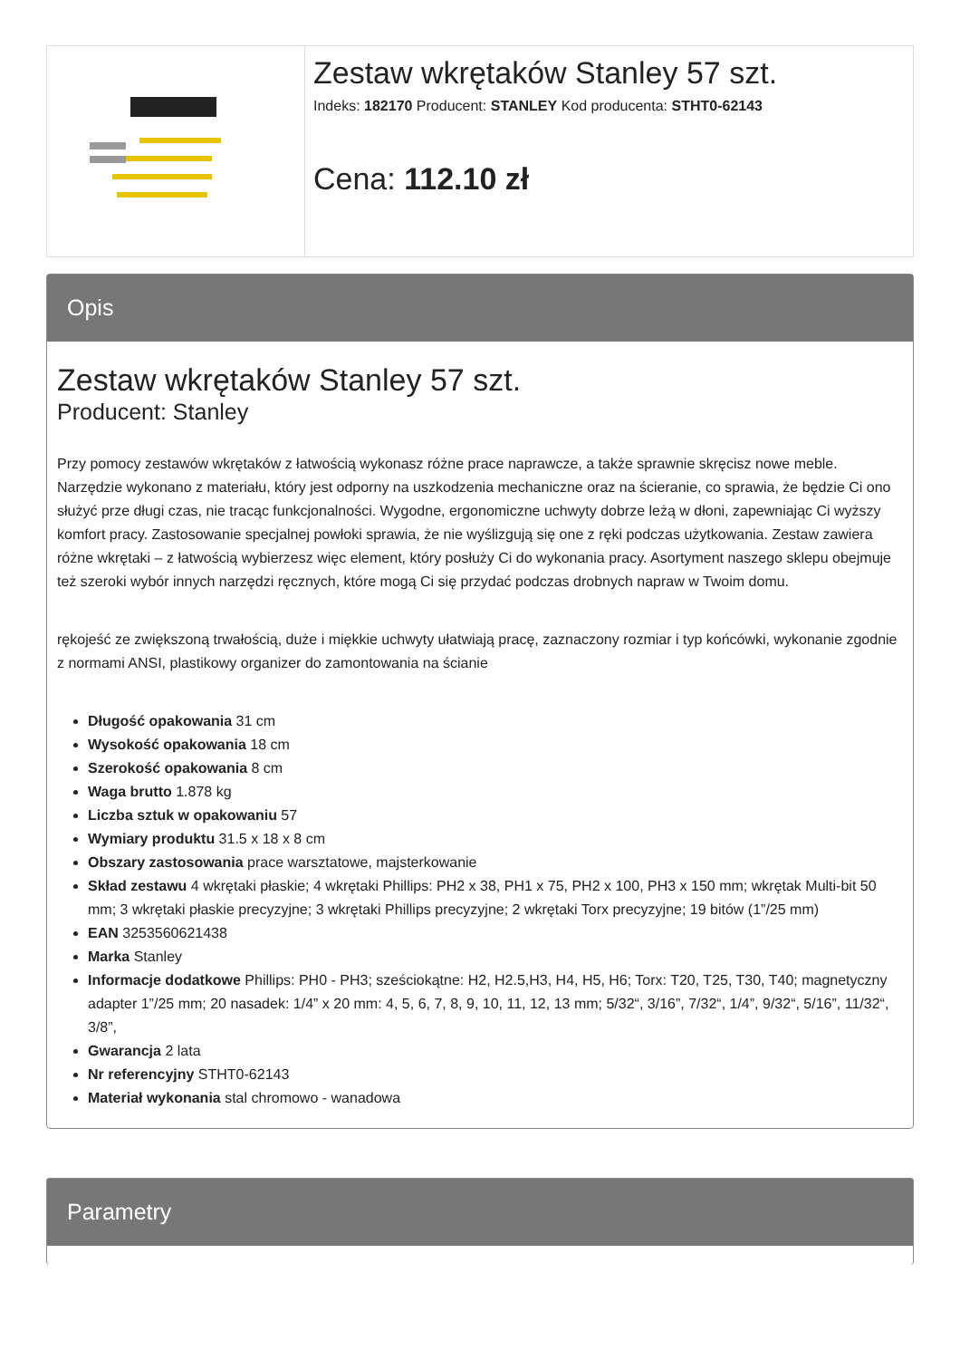Zestaw wkrętaków Stanley 57 szt.
Indeks: 182170 Producent: STANLEY Kod producenta: STHT0-62143
Cena: 112.10 zł
Opis
Zestaw wkrętaków Stanley 57 szt.
Producent: Stanley
Przy pomocy zestawów wkrętaków z łatwością wykonasz różne prace naprawcze, a także sprawnie skręcisz nowe meble. Narzędzie wykonano z materiału, który jest odporny na uszkodzenia mechaniczne oraz na ścieranie, co sprawia, że będzie Ci ono służyć prze długi czas, nie tracąc funkcjonalności. Wygodne, ergonomiczne uchwyty dobrze leżą w dłoni, zapewniając Ci wyższy komfort pracy. Zastosowanie specjalnej powłoki sprawia, że nie wyślizgują się one z ręki podczas użytkowania. Zestaw zawiera różne wkrętaki – z łatwością wybierzesz więc element, który posłuży Ci do wykonania pracy. Asortyment naszego sklepu obejmuje też szeroki wybór innych narzędzi ręcznych, które mogą Ci się przydać podczas drobnych napraw w Twoim domu.
rękojeść ze zwiększoną trwałością, duże i miękkie uchwyty ułatwiają pracę, zaznaczony rozmiar i typ końcówki, wykonanie zgodnie z normami ANSI, plastikowy organizer do zamontowania na ścianie
Długość opakowania 31 cm
Wysokość opakowania 18 cm
Szerokość opakowania 8 cm
Waga brutto 1.878 kg
Liczba sztuk w opakowaniu 57
Wymiary produktu 31.5 x 18 x 8 cm
Obszary zastosowania prace warsztatowe, majsterkowanie
Skład zestawu 4 wkrętaki płaskie; 4 wkrętaki Phillips: PH2 x 38, PH1 x 75, PH2 x 100, PH3 x 150 mm; wkrętak Multi-bit 50 mm; 3 wkrętaki płaskie precyzyjne; 3 wkrętaki Phillips precyzyjne; 2 wkrętaki Torx precyzyjne; 19 bitów (1”/25 mm)
EAN 3253560621438
Marka Stanley
Informacje dodatkowe Phillips: PH0 - PH3; sześciokątne: H2, H2.5,H3, H4, H5, H6; Torx: T20, T25, T30, T40; magnetyczny adapter 1”/25 mm; 20 nasadek: 1/4” x 20 mm: 4, 5, 6, 7, 8, 9, 10, 11, 12, 13 mm; 5/32“, 3/16”, 7/32“, 1/4”, 9/32“, 5/16”, 11/32“, 3/8”,
Gwarancja 2 lata
Nr referencyjny STHT0-62143
Materiał wykonania stal chromowo - wanadowa
Parametry